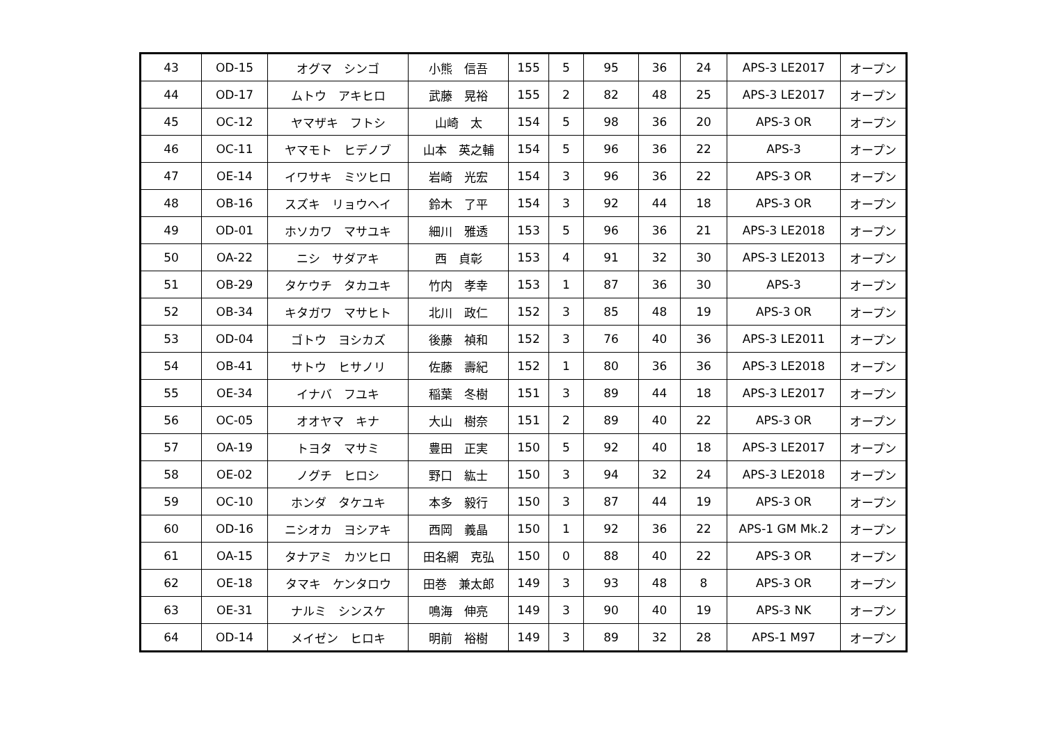| 43 | OD-15 | オグマ シンゴ | 小熊 信吾 | 155 | 5 | 95 | 36 | 24 | APS-3 LE2017 | オープン |
| 44 | OD-17 | ムトウ アキヒロ | 武藤 晃裕 | 155 | 2 | 82 | 48 | 25 | APS-3 LE2017 | オープン |
| 45 | OC-12 | ヤマザキ フトシ | 山崎 太 | 154 | 5 | 98 | 36 | 20 | APS-3 OR | オープン |
| 46 | OC-11 | ヤマモト ヒデノブ | 山本 英之輔 | 154 | 5 | 96 | 36 | 22 | APS-3 | オープン |
| 47 | OE-14 | イワサキ ミツヒロ | 岩崎 光宏 | 154 | 3 | 96 | 36 | 22 | APS-3 OR | オープン |
| 48 | OB-16 | スズキ リョウヘイ | 鈴木 了平 | 154 | 3 | 92 | 44 | 18 | APS-3 OR | オープン |
| 49 | OD-01 | ホソカワ マサユキ | 細川 雅透 | 153 | 5 | 96 | 36 | 21 | APS-3 LE2018 | オープン |
| 50 | OA-22 | ニシ サダアキ | 西 貞彰 | 153 | 4 | 91 | 32 | 30 | APS-3 LE2013 | オープン |
| 51 | OB-29 | タケウチ タカユキ | 竹内 孝幸 | 153 | 1 | 87 | 36 | 30 | APS-3 | オープン |
| 52 | OB-34 | キタガワ マサヒト | 北川 政仁 | 152 | 3 | 85 | 48 | 19 | APS-3 OR | オープン |
| 53 | OD-04 | ゴトウ ヨシカズ | 後藤 禎和 | 152 | 3 | 76 | 40 | 36 | APS-3 LE2011 | オープン |
| 54 | OB-41 | サトウ ヒサノリ | 佐藤 壽紀 | 152 | 1 | 80 | 36 | 36 | APS-3 LE2018 | オープン |
| 55 | OE-34 | イナバ フユキ | 稲葉 冬樹 | 151 | 3 | 89 | 44 | 18 | APS-3 LE2017 | オープン |
| 56 | OC-05 | オオヤマ キナ | 大山 樹奈 | 151 | 2 | 89 | 40 | 22 | APS-3 OR | オープン |
| 57 | OA-19 | トヨタ マサミ | 豊田 正実 | 150 | 5 | 92 | 40 | 18 | APS-3 LE2017 | オープン |
| 58 | OE-02 | ノグチ ヒロシ | 野口 紘士 | 150 | 3 | 94 | 32 | 24 | APS-3 LE2018 | オープン |
| 59 | OC-10 | ホンダ タケユキ | 本多 毅行 | 150 | 3 | 87 | 44 | 19 | APS-3 OR | オープン |
| 60 | OD-16 | ニシオカ ヨシアキ | 西岡 義晶 | 150 | 1 | 92 | 36 | 22 | APS-1 GM Mk.2 | オープン |
| 61 | OA-15 | タナアミ カツヒロ | 田名網 克弘 | 150 | 0 | 88 | 40 | 22 | APS-3 OR | オープン |
| 62 | OE-18 | タマキ ケンタロウ | 田巻 兼太郎 | 149 | 3 | 93 | 48 | 8 | APS-3 OR | オープン |
| 63 | OE-31 | ナルミ シンスケ | 鳴海 伸亮 | 149 | 3 | 90 | 40 | 19 | APS-3 NK | オープン |
| 64 | OD-14 | メイゼン ヒロキ | 明前 裕樹 | 149 | 3 | 89 | 32 | 28 | APS-1 M97 | オープン |